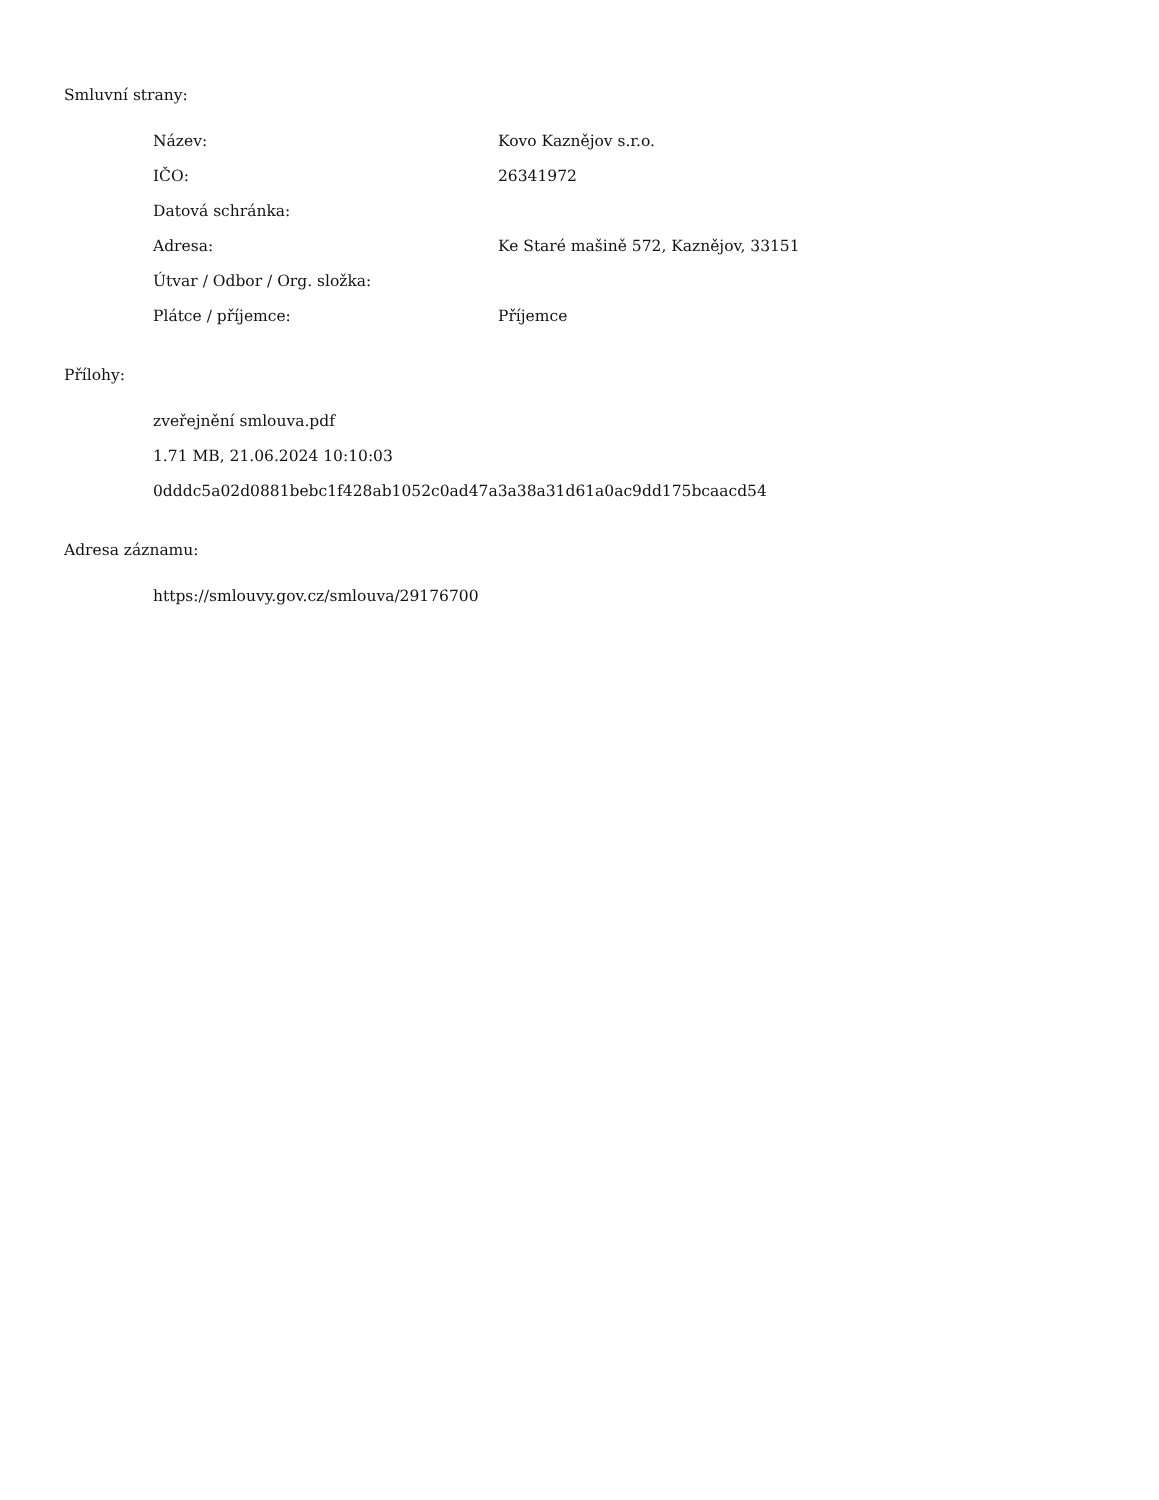Smluvní strany:
| Název: | Kovo Kaznějov s.r.o. |
| IČO: | 26341972 |
| Datová schránka: | |
| Adresa: | Ke Staré mašině 572, Kaznějov, 33151 |
| Útvar / Odbor / Org. složka: | |
| Plátce / příjemce: | Příjemce |
Přílohy:
zveřejnění smlouva.pdf
1.71 MB, 21.06.2024 10:10:03
0dddc5a02d0881bebc1f428ab1052c0ad47a3a38a31d61a0ac9dd175bcaacd54
Adresa záznamu:
https://smlouvy.gov.cz/smlouva/29176700